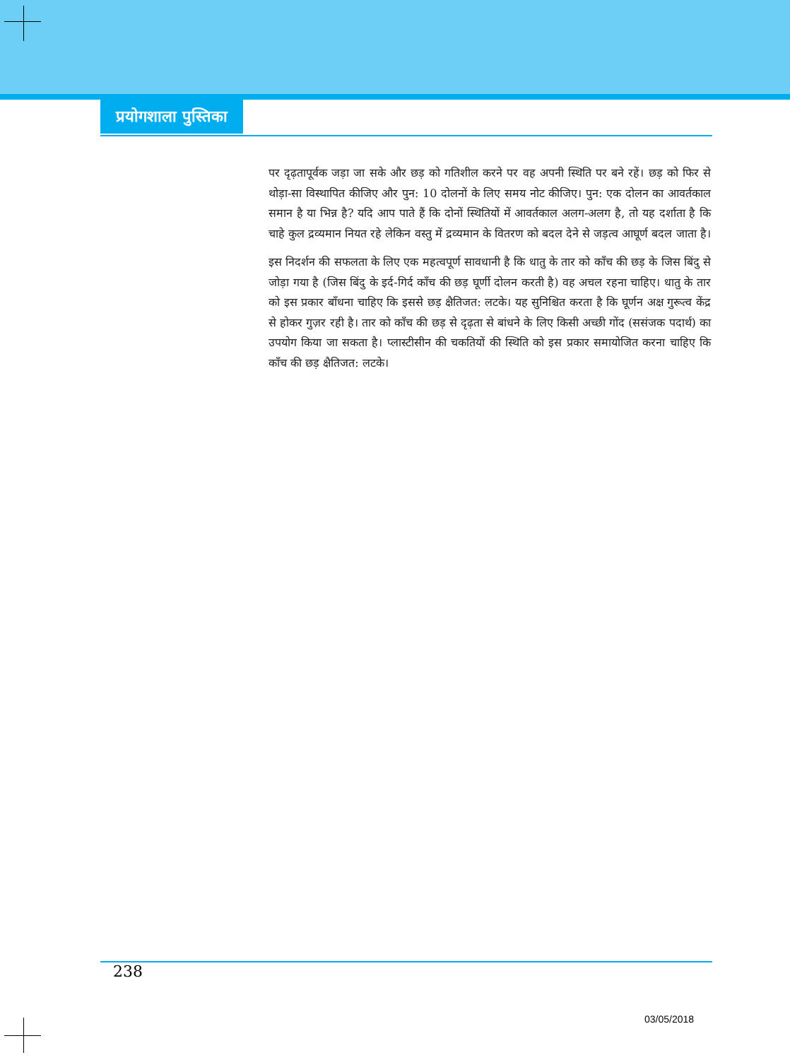प्रयोगशाला पुस्तिका
पर दृढ़तापूर्वक जड़ा जा सके और छड़ को गतिशील करने पर वह अपनी स्थिति पर बने रहें। छड़ को फिर से थोड़ा-सा विस्थापित कीजिए और पुन: 10 दोलनों के लिए समय नोट कीजिए। पुन: एक दोलन का आवर्तकाल समान है या भिन्न है? यदि आप पाते हैं कि दोनों स्थितियों में आवर्तकाल अलग-अलग है, तो यह दर्शाता है कि चाहे कुल द्रव्यमान नियत रहे लेकिन वस्तु में द्रव्यमान के वितरण को बदल देने से जड़त्व आघूर्ण बदल जाता है।
इस निदर्शन की सफलता के लिए एक महत्वपूर्ण सावधानी है कि धातु के तार को काँच की छड़ के जिस बिंदु से जोड़ा गया है (जिस बिंदु के इर्द-गिर्द काँच की छड़ घूर्णी दोलन करती है) वह अचल रहना चाहिए। धातु के तार को इस प्रकार बाँधना चाहिए कि इससे छड़ क्षैतिजत: लटके। यह सुनिश्चित करता है कि घूर्णन अक्ष गुरूत्व केंद्र से होकर गुज़र रही है। तार को काँच की छड़ से दृढ़ता से बांधने के लिए किसी अच्छी गोंद (ससंजक पदार्थ) का उपयोग किया जा सकता है। प्लास्टीसीन की चकतियों की स्थिति को इस प्रकार समायोजित करना चाहिए कि काँच की छड़ क्षैतिजत: लटके।
238
03/05/2018